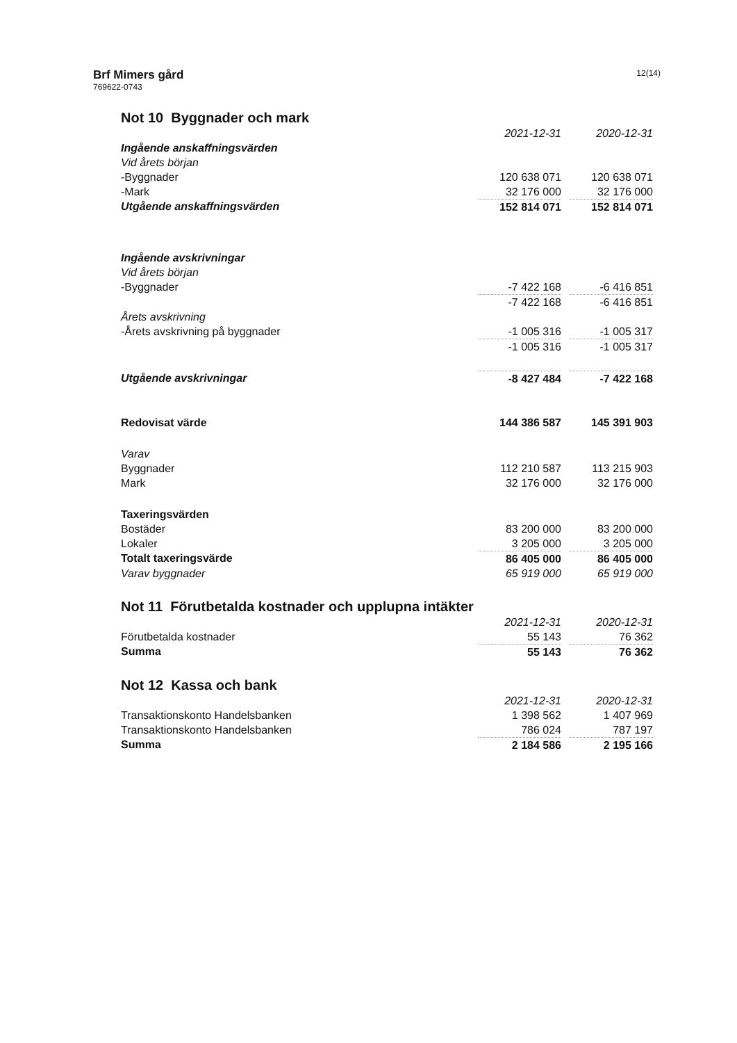Brf Mimers gård
769622-0743
12(14)
Not 10 Byggnader och mark
| | 2021-12-31 | | 2020-12-31 |
| Ingående anskaffningsvärden | | | |
| Vid årets början | | | |
| -Byggnader | 120 638 071 | | 120 638 071 |
| -Mark | 32 176 000 | | 32 176 000 |
| Utgående anskaffningsvärden | 152 814 071 | | 152 814 071 |
| Ingående avskrivningar | | | |
| Vid årets början | | | |
| -Byggnader | -7 422 168 | | -6 416 851 |
| | -7 422 168 | | -6 416 851 |
| Årets avskrivning | | | |
| -Årets avskrivning på byggnader | -1 005 316 | | -1 005 317 |
| | -1 005 316 | | -1 005 317 |
| Utgående avskrivningar | -8 427 484 | | -7 422 168 |
| Redovisat värde | 144 386 587 | | 145 391 903 |
| Varav | | | |
| Byggnader | 112 210 587 | | 113 215 903 |
| Mark | 32 176 000 | | 32 176 000 |
| Taxeringsvärden | | | |
| Bostäder | 83 200 000 | | 83 200 000 |
| Lokaler | 3 205 000 | | 3 205 000 |
| Totalt taxeringsvärde | 86 405 000 | | 86 405 000 |
| Varav byggnader | 65 919 000 | | 65 919 000 |
Not 11 Förutbetalda kostnader och upplupna intäkter
| | 2021-12-31 | | 2020-12-31 |
| Förutbetalda kostnader | 55 143 | | 76 362 |
| Summa | 55 143 | | 76 362 |
Not 12 Kassa och bank
| | 2021-12-31 | | 2020-12-31 |
| Transaktionskonto Handelsbanken | 1 398 562 | | 1 407 969 |
| Transaktionskonto Handelsbanken | 786 024 | | 787 197 |
| Summa | 2 184 586 | | 2 195 166 |